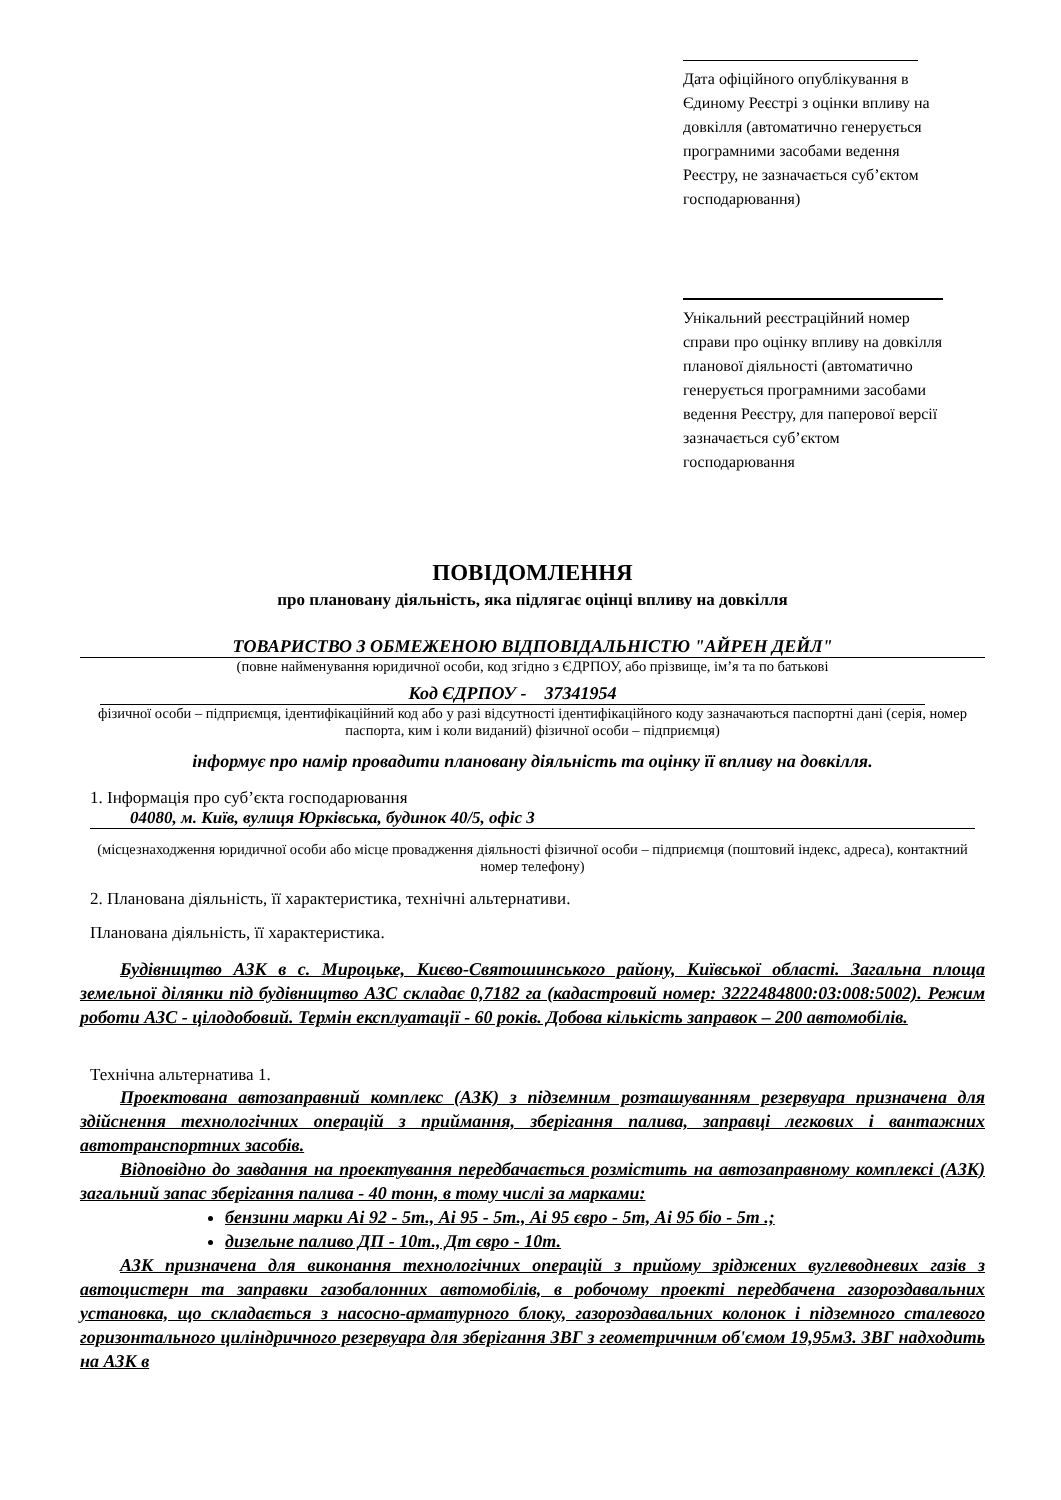Дата офіційного опублікування в Єдиному Реєстрі з оцінки впливу на довкілля (автоматично генерується програмними засобами ведення Реєстру, не зазначається суб’єктом господарювання)
Унікальний реєстраційний номер справи про оцінку впливу на довкілля планової діяльності (автоматично генерується програмними засобами ведення Реєстру, для паперової версії зазначається суб’єктом господарювання
ПОВІДОМЛЕННЯ
про плановану діяльність, яка підлягає оцінці впливу на довкілля
ТОВАРИСТВО З ОБМЕЖЕНОЮ ВІДПОВІДАЛЬНІСТЮ "АЙРЕН ДЕЙЛ"
(повне найменування юридичної особи, код згідно з ЄДРПОУ, або прізвище, ім’я та по батькові
Код ЄДРПОУ - 37341954
фізичної особи – підприємця, ідентифікаційний код або у разі відсутності ідентифікаційного коду зазначаються паспортні дані (серія, номер паспорта, ким і коли виданий) фізичної особи – підприємця)
інформує про намір провадити плановану діяльність та оцінку її впливу на довкілля.
1. Інформація про суб’єкта господарювання
04080, м. Київ, вулиця Юрківська, будинок 40/5, офіс 3
(місцезнаходження юридичної особи або місце провадження діяльності фізичної особи – підприємця (поштовий індекс, адреса), контактний номер телефону)
2. Планована діяльність, її характеристика, технічні альтернативи.
Планована діяльність, її характеристика.
Будівництво АЗК в с. Мироцьке, Києво-Святошинського району, Київської області. Загальна площа земельної ділянки під будівництво АЗС складає 0,7182 га (кадастровий номер: 3222484800:03:008:5002). Режим роботи АЗС - цілодобовий. Термін експлуатації - 60 років. Добова кількість заправок – 200 автомобілів.
Технічна альтернатива 1.
Проектована автозаправний комплекс (АЗК) з підземним розташуванням резервуара призначена для здійснення технологічних операцій з приймання, зберігання палива, заправці легкових і вантажних автотранспортних засобів.
Відповідно до завдання на проектування передбачається розмістить на автозаправному комплексі (АЗК) загальний запас зберігання палива - 40 тонн, в тому числі за марками:
бензини марки Аі 92 - 5т., Аі 95 - 5т., Аі 95 євро - 5т, Аі 95 біо - 5т .;
дизельне паливо ДП - 10т., Дт євро - 10т.
АЗК призначена для виконання технологічних операцій з прийому зріджених вуглеводневих газів з автоцистерн та заправки газобалонних автомобілів, в робочому проекті передбачена газороздавальних установка, що складається з насосно-арматурного блоку, газороздавальних колонок і підземного сталевого горизонтального циліндричного резервуара для зберігання ЗВГ з геометричним об'ємом 19,95м3. ЗВГ надходить на АЗК в